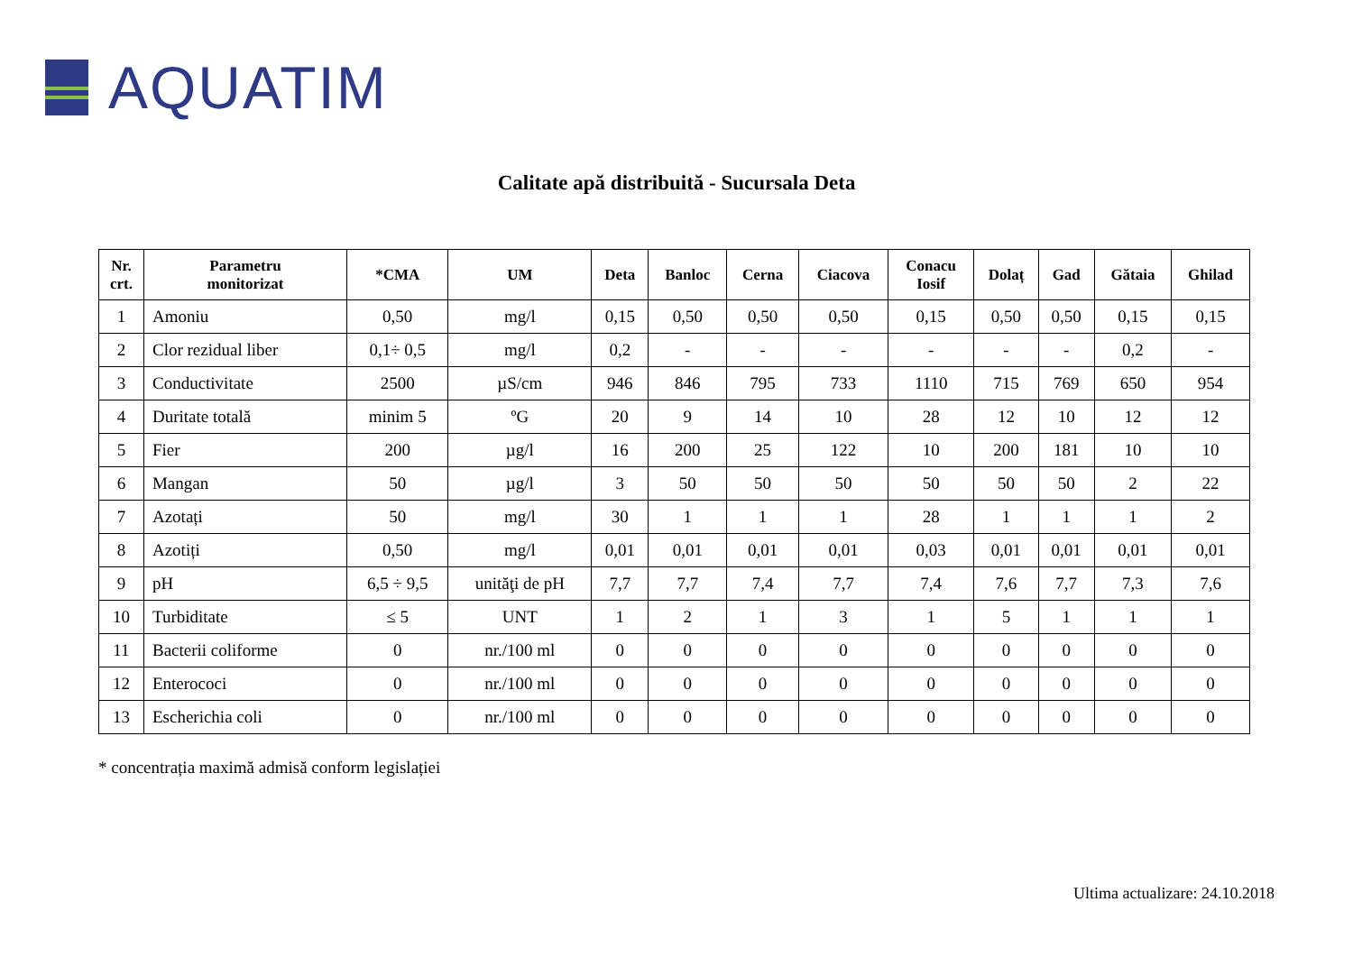AQUATIM
Calitate apă distribuită - Sucursala Deta
| Nr. crt. | Parametru monitorizat | *CMA | UM | Deta | Banloc | Cerna | Ciacova | Conacu Iosif | Dolaț | Gad | Gătaia | Ghilad |
| --- | --- | --- | --- | --- | --- | --- | --- | --- | --- | --- | --- | --- |
| 1 | Amoniu | 0,50 | mg/l | 0,15 | 0,50 | 0,50 | 0,50 | 0,15 | 0,50 | 0,50 | 0,15 | 0,15 |
| 2 | Clor rezidual liber | 0,1÷ 0,5 | mg/l | 0,2 | - | - | - | - | - | - | 0,2 | - |
| 3 | Conductivitate | 2500 | µS/cm | 946 | 846 | 795 | 733 | 1110 | 715 | 769 | 650 | 954 |
| 4 | Duritate totală | minim 5 | ºG | 20 | 9 | 14 | 10 | 28 | 12 | 10 | 12 | 12 |
| 5 | Fier | 200 | µg/l | 16 | 200 | 25 | 122 | 10 | 200 | 181 | 10 | 10 |
| 6 | Mangan | 50 | µg/l | 3 | 50 | 50 | 50 | 50 | 50 | 50 | 2 | 22 |
| 7 | Azotați | 50 | mg/l | 30 | 1 | 1 | 1 | 28 | 1 | 1 | 1 | 2 |
| 8 | Azotiți | 0,50 | mg/l | 0,01 | 0,01 | 0,01 | 0,01 | 0,03 | 0,01 | 0,01 | 0,01 | 0,01 |
| 9 | pH | 6,5 ÷ 9,5 | unităţi de pH | 7,7 | 7,7 | 7,4 | 7,7 | 7,4 | 7,6 | 7,7 | 7,3 | 7,6 |
| 10 | Turbiditate | ≤ 5 | UNT | 1 | 2 | 1 | 3 | 1 | 5 | 1 | 1 | 1 |
| 11 | Bacterii coliforme | 0 | nr./100 ml | 0 | 0 | 0 | 0 | 0 | 0 | 0 | 0 | 0 |
| 12 | Enterococi | 0 | nr./100 ml | 0 | 0 | 0 | 0 | 0 | 0 | 0 | 0 | 0 |
| 13 | Escherichia coli | 0 | nr./100 ml | 0 | 0 | 0 | 0 | 0 | 0 | 0 | 0 | 0 |
* concentrația maximă admisă conform legislației
Ultima actualizare: 24.10.2018